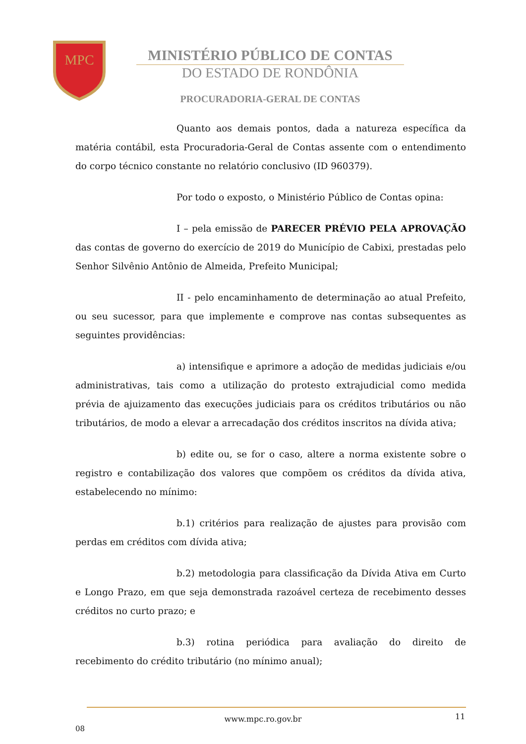MPC
MINISTÉRIO PÚBLICO DE CONTAS
DO ESTADO DE RONDÔNIA
PROCURADORIA-GERAL DE CONTAS
Quanto aos demais pontos, dada a natureza específica da matéria contábil, esta Procuradoria-Geral de Contas assente com o entendimento do corpo técnico constante no relatório conclusivo (ID 960379).
Por todo o exposto, o Ministério Público de Contas opina:
I – pela emissão de PARECER PRÉVIO PELA APROVAÇÃO das contas de governo do exercício de 2019 do Município de Cabixi, prestadas pelo Senhor Silvênio Antônio de Almeida, Prefeito Municipal;
II - pelo encaminhamento de determinação ao atual Prefeito, ou seu sucessor, para que implemente e comprove nas contas subsequentes as seguintes providências:
a) intensifique e aprimore a adoção de medidas judiciais e/ou administrativas, tais como a utilização do protesto extrajudicial como medida prévia de ajuizamento das execuções judiciais para os créditos tributários ou não tributários, de modo a elevar a arrecadação dos créditos inscritos na dívida ativa;
b) edite ou, se for o caso, altere a norma existente sobre o registro e contabilização dos valores que compõem os créditos da dívida ativa, estabelecendo no mínimo:
b.1) critérios para realização de ajustes para provisão com perdas em créditos com dívida ativa;
b.2) metodologia para classificação da Dívida Ativa em Curto e Longo Prazo, em que seja demonstrada razoável certeza de recebimento desses créditos no curto prazo; e
b.3) rotina periódica para avaliação do direito de recebimento do crédito tributário (no mínimo anual);
www.mpc.ro.gov.br 11
08